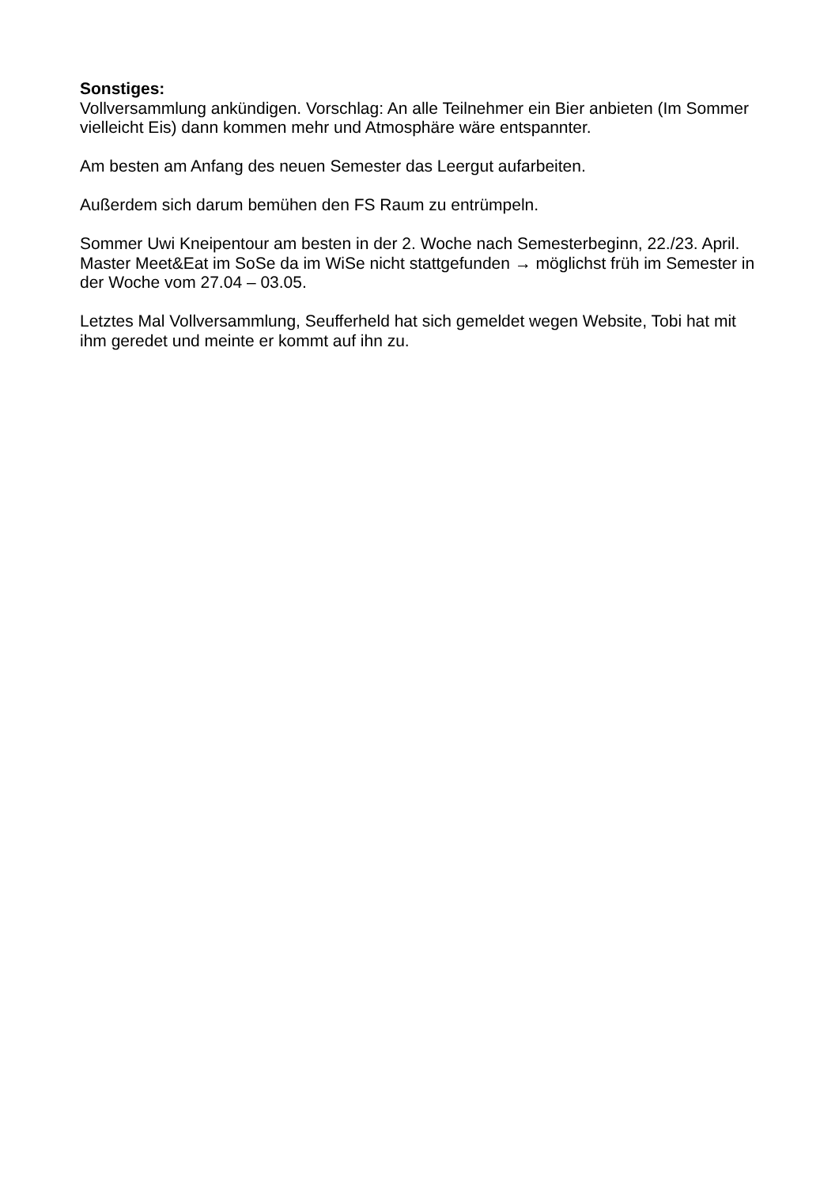Sonstiges:
Vollversammlung ankündigen. Vorschlag: An alle Teilnehmer ein Bier anbieten (Im Sommer vielleicht Eis) dann kommen mehr und Atmosphäre wäre entspannter.
Am besten am Anfang des neuen Semester das Leergut aufarbeiten.
Außerdem sich darum bemühen den FS Raum zu entrümpeln.
Sommer Uwi Kneipentour am besten in der 2. Woche nach Semesterbeginn, 22./23. April.
Master Meet&Eat im SoSe da im WiSe nicht stattgefunden → möglichst früh im Semester in der Woche vom 27.04 – 03.05.
Letztes Mal Vollversammlung, Seufferheld hat sich gemeldet wegen Website, Tobi hat mit ihm geredet und meinte er kommt auf ihn zu.